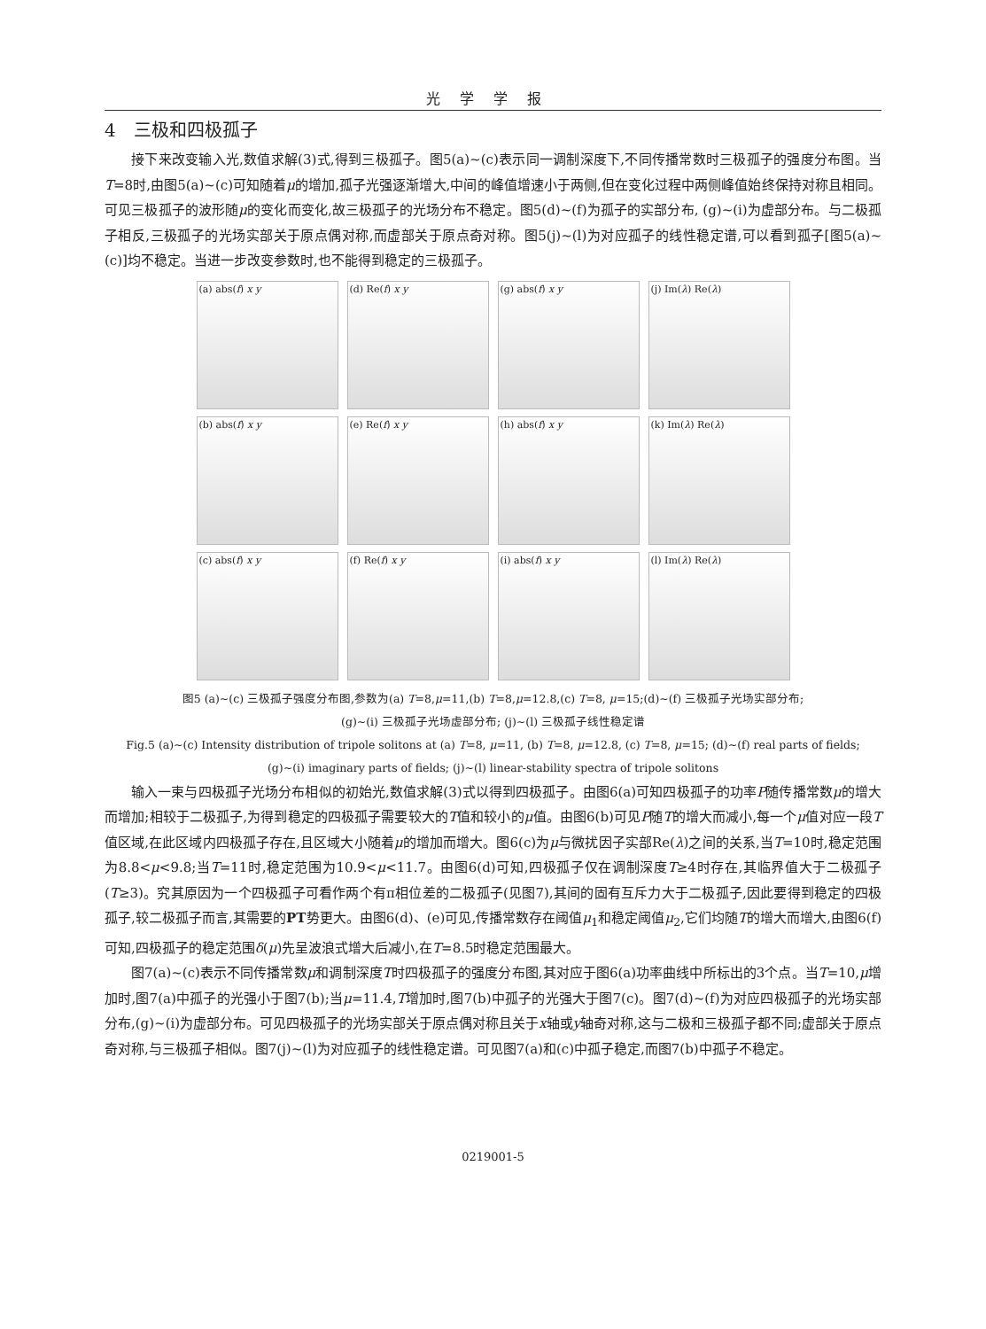光学学报
4　三极和四极孤子
接下来改变输入光,数值求解(3)式,得到三极孤子。图5(a)~(c)表示同一调制深度下,不同传播常数时三极孤子的强度分布图。当T=8时,由图5(a)~(c)可知随着μ的增加,孤子光强逐渐增大,中间的峰值增速小于两侧,但在变化过程中两侧峰值始终保持对称且相同。可见三极孤子的波形随μ的变化而变化,故三极孤子的光场分布不稳定。图5(d)~(f)为孤子的实部分布, (g)~(i)为虚部分布。与二极孤子相反,三极孤子的光场实部关于原点偶对称,而虚部关于原点奇对称。图5(j)~(l)为对应孤子的线性稳定谱,可以看到孤子[图5(a)~(c)]均不稳定。当进一步改变参数时,也不能得到稳定的三极孤子。
(a) abs(f) x y
(d) Re(f) x y
(g) abs(f) x y
(j) Im(λ) Re(λ)
(b) abs(f) x y
(e) Re(f) x y
(h) abs(f) x y
(k) Im(λ) Re(λ)
(c) abs(f) x y
(f) Re(f) x y
(i) abs(f) x y
(l) Im(λ) Re(λ)
图5 (a)~(c) 三极孤子强度分布图,参数为(a) T=8,μ=11,(b) T=8,μ=12.8,(c) T=8, μ=15;(d)~(f) 三极孤子光场实部分布;
(g)~(i) 三极孤子光场虚部分布; (j)~(l) 三极孤子线性稳定谱
Fig.5 (a)~(c) Intensity distribution of tripole solitons at (a) T=8, μ=11, (b) T=8, μ=12.8, (c) T=8, μ=15; (d)~(f) real parts of fields;
(g)~(i) imaginary parts of fields; (j)~(l) linear-stability spectra of tripole solitons
输入一束与四极孤子光场分布相似的初始光,数值求解(3)式以得到四极孤子。由图6(a)可知四极孤子的功率P随传播常数μ的增大而增加;相较于二极孤子,为得到稳定的四极孤子需要较大的T值和较小的μ值。由图6(b)可见P随T的增大而减小,每一个μ值对应一段T值区域,在此区域内四极孤子存在,且区域大小随着μ的增加而增大。图6(c)为μ与微扰因子实部Re(λ)之间的关系,当T=10时,稳定范围为8.8<μ<9.8;当T=11时,稳定范围为10.9<μ<11.7。由图6(d)可知,四极孤子仅在调制深度T≥4时存在,其临界值大于二极孤子(T≥3)。究其原因为一个四极孤子可看作两个有π相位差的二极孤子(见图7),其间的固有互斥力大于二极孤子,因此要得到稳定的四极孤子,较二极孤子而言,其需要的PT势更大。由图6(d)、(e)可见,传播常数存在阈值μ<sub>1</sub>和稳定阈值μ<sub>2</sub>,它们均随T的增大而增大,由图6(f)可知,四极孤子的稳定范围δ(μ)先呈波浪式增大后减小,在T=8.5时稳定范围最大。
图7(a)~(c)表示不同传播常数μ和调制深度T时四极孤子的强度分布图,其对应于图6(a)功率曲线中所标出的3个点。当T=10,μ增加时,图7(a)中孤子的光强小于图7(b);当μ=11.4,T增加时,图7(b)中孤子的光强大于图7(c)。图7(d)~(f)为对应四极孤子的光场实部分布,(g)~(i)为虚部分布。可见四极孤子的光场实部关于原点偶对称且关于x轴或y轴奇对称,这与二极和三极孤子都不同;虚部关于原点奇对称,与三极孤子相似。图7(j)~(l)为对应孤子的线性稳定谱。可见图7(a)和(c)中孤子稳定,而图7(b)中孤子不稳定。
0219001-5